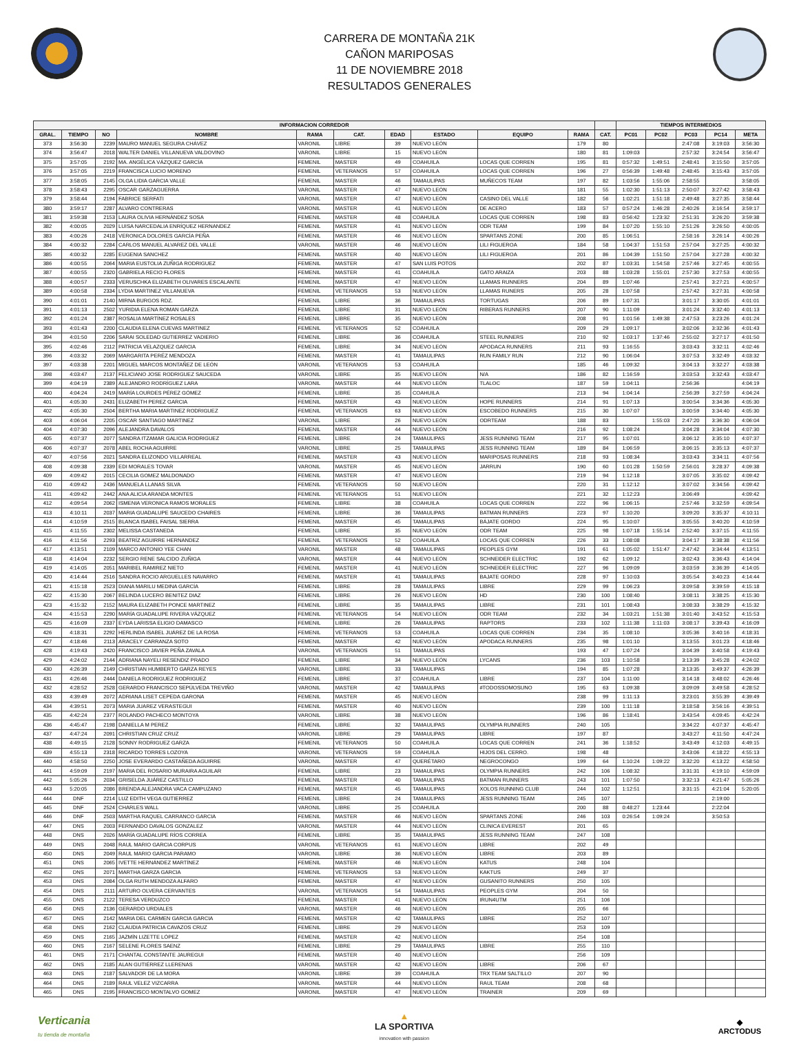CARRERA DE MONTAÑA 21K
CAÑON MARIPOSAS
11 DE NOVIEMBRE 2018
RESULTADOS GENERALES
| INFORMACION CORREDOR | | | | | | | | | | | TIEMPOS INTERMEDIOS | | | | |
| --- | --- | --- | --- | --- | --- | --- | --- | --- | --- | --- | --- | --- | --- | --- | --- |
| GRAL. | TIEMPO | NO | NOMBRE | RAMA | CAT. | EDAD | ESTADO | EQUIPO | RAMA | CAT. | PC01 | PC02 | PC03 | PC14 | META |
| 373 | 3:56:30 | 2239 | MAURO MANUEL SEGURA CHÁVEZ | VARONIL | LIBRE | 39 | NUEVO LEÓN | | 179 | 80 | | | 2:47:08 | 3:19:03 | 3:56:30 |
| 374 | 3:56:47 | 2018 | WALTER DANIEL VILLANUEVA VALDOVINO | VARONIL | LIBRE | 15 | NUEVO LEÓN | | 180 | 81 | 1:09:03 | | 2:57:32 | 3:24:54 | 3:56:47 |
| 375 | 3:57:05 | 2192 | MA. ANGÉLICA VÁZQUEZ GARCÍA | FEMENIL | MASTER | 49 | COAHUILA | LOCAS QUE CORREN | 195 | 81 | 0:57:32 | 1:49:51 | 2:48:41 | 3:15:50 | 3:57:05 |
| 376 | 3:57:05 | 2219 | FRANCISCA LUCIO MORENO | FEMENIL | VETERANOS | 57 | COAHUILA | LOCAS QUE CORREN | 196 | 27 | 0:56:39 | 1:49:48 | 2:48:45 | 3:15:43 | 3:57:05 |
| 377 | 3:58:05 | 2145 | OLGA LIDIA GARCIA VALLE | FEMENIL | MASTER | 46 | TAMAULIPAS | MUÑECOS TEAM | 197 | 82 | 1:03:56 | 1:55:06 | 2:58:55 | | 3:58:05 |
| 378 | 3:58:43 | 2295 | OSCAR GARZAGUERRA | VARONIL | MASTER | 47 | NUEVO LEÓN | | 181 | 55 | 1:02:30 | 1:51:13 | 2:50:07 | 3:27:42 | 3:58:43 |
| 379 | 3:58:44 | 2194 | FABRICE SERFATI | VARONIL | MASTER | 47 | NUEVO LEÓN | CASINO DEL VALLE | 182 | 56 | 1:02:21 | 1:51:18 | 2:49:48 | 3:27:35 | 3:58:44 |
| 380 | 3:59:17 | 2287 | ALVARO CONTRERAS | VARONIL | MASTER | 41 | NUEVO LEÓN | DE ACERO | 183 | 57 | 0:57:24 | 1:46:28 | 2:40:26 | 3:16:54 | 3:59:17 |
| 381 | 3:59:38 | 2153 | LAURA OLIVIA HERNÁNDEZ SOSA | FEMENIL | MASTER | 48 | COAHUILA | LOCAS QUE CORREN | 198 | 83 | 0:56:42 | 1:23:32 | 2:51:31 | 3:26:20 | 3:59:38 |
| 382 | 4:00:05 | 2029 | LUISA NARCEDALIA ENRÍQUEZ HERNANDEZ | FEMENIL | MASTER | 41 | NUEVO LEÓN | ODR TEAM | 199 | 84 | 1:07:20 | 1:55:10 | 2:51:26 | 3:26:50 | 4:00:05 |
| 383 | 4:00:26 | 2418 | VERONICA DOLORES GARCÍA PEÑA | FEMENIL | MASTER | 46 | NUEVO LEÓN | SPARTANS ZONE | 200 | 85 | 1:06:51 | | 2:58:16 | 3:26:14 | 4:00:26 |
| 384 | 4:00:32 | 2284 | CARLOS MANUEL ALVAREZ DEL VALLE | VARONIL | MASTER | 46 | NUEVO LEÓN | LILI FIGUEROA | 184 | 58 | 1:04:37 | 1:51:53 | 2:57:04 | 3:27:25 | 4:00:32 |
| 385 | 4:00:32 | 2285 | EUGENIA SANCHEZ | FEMENIL | MASTER | 40 | NUEVO LEÓN | LILI FIGUEROA | 201 | 86 | 1:04:39 | 1:51:50 | 2:57:04 | 3:27:28 | 4:00:32 |
| 386 | 4:00:55 | 2064 | MARIA EUSTOLIA ZUÑIGA RODRIGUEZ | FEMENIL | MASTER | 47 | SAN LUIS POTOS | | 202 | 87 | 1:03:31 | 1:54:58 | 2:57:46 | 3:27:45 | 4:00:55 |
| 387 | 4:00:55 | 2320 | GABRIELA RECIO FLORES | FEMENIL | MASTER | 41 | COAHUILA | GATO ARAIZA | 203 | 88 | 1:03:28 | 1:55:01 | 2:57:30 | 3:27:53 | 4:00:55 |
| 388 | 4:00:57 | 2333 | VERUSCHKA ELIZABETH OLIVARES ESCALANTE | FEMENIL | MASTER | 47 | NUEVO LEÓN | LLAMAS RUNNERS | 204 | 89 | 1:07:46 | | 2:57:41 | 3:27:21 | 4:00:57 |
| 389 | 4:00:58 | 2334 | LYDIA MARTINEZ VILLANUEVA | FEMENIL | VETERANOS | 53 | NUEVO LEÓN | LLAMAS RUNERS | 205 | 28 | 1:07:58 | | 2:57:42 | 3:27:31 | 4:00:58 |
| 390 | 4:01:01 | 2140 | MIRNA BURGOS RDZ. | FEMENIL | LIBRE | 36 | TAMAULIPAS | TORTUGAS | 206 | 89 | 1:07:31 | | 3:01:17 | 3:30:05 | 4:01:01 |
| 391 | 4:01:13 | 2502 | YURIDIA ELENA ROMAN GARZA | FEMENIL | LIBRE | 31 | NUEVO LEÓN | RIBERAS RUNNERS | 207 | 90 | 1:11:09 | | 3:01:24 | 3:32:40 | 4:01:13 |
| 392 | 4:01:24 | 2387 | ROSALIA MARTÍNEZ ROSALES | FEMENIL | LIBRE | 35 | NUEVO LEÓN | | 208 | 91 | 1:01:56 | 1:49:38 | 2:47:53 | 3:23:26 | 4:01:24 |
| 393 | 4:01:43 | 2200 | CLAUDIA ELENA CUEVAS MARTINEZ | FEMENIL | VETERANOS | 52 | COAHUILA | | 209 | 29 | 1:09:17 | | 3:02:06 | 3:32:36 | 4:01:43 |
| 394 | 4:01:50 | 2206 | SARAI SOLEDAD GUTIERREZ VADIERIO | FEMENIL | LIBRE | 36 | COAHUILA | STEEL RUNNERS | 210 | 92 | 1:03:17 | 1:37:46 | 2:55:02 | 3:27:17 | 4:01:50 |
| 395 | 4:02:46 | 2112 | PATRICIA VELAZQUEZ GARCIA | FEMENIL | LIBRE | 34 | NUEVO LEÓN | APODACA RUNNERS | 211 | 93 | 1:16:55 | | 3:03:43 | 3:32:11 | 4:02:46 |
| 396 | 4:03:32 | 2069 | MARGARITA PERÉZ MENDOZA | FEMENIL | MASTER | 41 | TAMAULIPAS | RUN FAMILY RUN | 212 | 90 | 1:06:04 | | 3:07:53 | 3:32:49 | 4:03:32 |
| 397 | 4:03:38 | 2201 | MIGUEL MARCOS MONTAÑEZ DE LEÓN | VARONIL | VETERANOS | 53 | COAHUILA | | 185 | 46 | 1:09:32 | | 3:04:13 | 3:32:27 | 4:03:38 |
| 398 | 4:03:47 | 2137 | FELICIANO JOSE RODRIGUEZ SAUCEDA | VARONIL | LIBRE | 35 | NUEVO LEÓN | N/A | 186 | 82 | 1:16:59 | | 3:03:53 | 3:32:43 | 4:03:47 |
| 399 | 4:04:19 | 2389 | ALEJANDRO RODRÍGUEZ LARA | VARONIL | MASTER | 44 | NUEVO LEÓN | TLALOC | 187 | 59 | 1:04:11 | | 2:56:36 | | 4:04:19 |
| 400 | 4:04:24 | 2419 | MARÍA LOURDES PÉREZ GÓMEZ | FEMENIL | LIBRE | 35 | COAHUILA | | 213 | 94 | 1:04:14 | | 2:56:39 | 3:27:59 | 4:04:24 |
| 401 | 4:05:30 | 2431 | ELIZABETH PEREZ GARCIA | FEMENIL | MASTER | 43 | NUEVO LEÓN | HOPE RUNNERS | 214 | 91 | 1:07:13 | | 3:00:54 | 3:34:36 | 4:05:30 |
| 402 | 4:05:30 | 2504 | BERTHA MARIA MARTINEZ RODRIGUEZ | FEMENIL | VETERANOS | 63 | NUEVO LEÓN | ESCOBEDO RUNNERS | 215 | 30 | 1:07:07 | | 3:00:59 | 3:34:40 | 4:05:30 |
| 403 | 4:06:04 | 2205 | OSCAR SANTIAGO MARTINEZ | VARONIL | LIBRE | 26 | NUEVO LEÓN | ODRTEAM | 188 | 83 | | 1:55:03 | 2:47:20 | 3:36:30 | 4:06:04 |
| 404 | 4:07:30 | 2096 | ALEJANDRA DAVALOS | FEMENIL | MASTER | 44 | NUEVO LEÓN | | 216 | 92 | 1:08:24 | | 3:04:28 | 3:34:04 | 4:07:30 |
| 405 | 4:07:37 | 2077 | SANDRA ITZAMAR GALICIA RODRIGUEZ | FEMENIL | LIBRE | 24 | TAMAULIPAS | JESS RUNNING TEAM | 217 | 95 | 1:07:01 | | 3:06:12 | 3:35:10 | 4:07:37 |
| 406 | 4:07:37 | 2078 | ABEL ROCHA AGUIRRE | VARONIL | LIBRE | 25 | TAMAULIPAS | JESS RUNNING TEAM | 189 | 84 | 1:06:59 | | 3:06:15 | 3:35:13 | 4:07:37 |
| 407 | 4:07:56 | 2021 | SANDRA ELIZONDO VILLARREAL | FEMENIL | MASTER | 43 | NUEVO LEÓN | MARIPOSAS RUNNERS | 218 | 93 | 1:08:34 | | 3:03:43 | 3:34:11 | 4:07:56 |
| 408 | 4:09:38 | 2339 | EDI MORALES TOVAR | VARONIL | MASTER | 45 | NUEVO LEÓN | JARRUN | 190 | 60 | 1:01:28 | 1:50:59 | 2:56:01 | 3:28:37 | 4:09:38 |
| 409 | 4:09:42 | 2015 | CECILIA GOMEZ MALDONADO | FEMENIL | MASTER | 47 | NUEVO LEÓN | | 219 | 94 | 1:12:18 | | 3:07:05 | 3:35:02 | 4:09:42 |
| 410 | 4:09:42 | 2436 | MANUELA LLANAS SILVA | FEMENIL | VETERANOS | 50 | NUEVO LEÓN | | 220 | 31 | 1:12:12 | | 3:07:02 | 3:34:56 | 4:09:42 |
| 411 | 4:09:42 | 2442 | ANA ALICIA ARANDA MONTES | FEMENIL | VETERANOS | 51 | NUEVO LEÓN | | 221 | 32 | 1:12:23 | | 3:06:49 | | 4:09:42 |
| 412 | 4:09:54 | 2062 | ISMENIA VERONICA RAMOS MORALES | FEMENIL | LIBRE | 38 | COAHUILA | LOCAS QUE CORREN | 222 | 96 | 1:06:15 | | 2:57:46 | 3:32:59 | 4:09:54 |
| 413 | 4:10:11 | 2037 | MARIA GUADALUPE SAUCEDO CHAIRES | FEMENIL | LIBRE | 36 | TAMAULIPAS | BATMAN RUNNERS | 223 | 97 | 1:10:20 | | 3:09:20 | 3:35:37 | 4:10:11 |
| 414 | 4:10:59 | 2515 | BLANCA ISABEL FAISAL SIERRA | FEMENIL | MASTER | 45 | TAMAULIPAS | BÁJATE GORDO | 224 | 95 | 1:10:07 | | 3:05:55 | 3:40:20 | 4:10:59 |
| 415 | 4:11:55 | 2302 | MELISSA CASTANEDA | FEMENIL | LIBRE | 35 | NUEVO LEÓN | ODR TEAM | 225 | 98 | 1:07:18 | 1:55:14 | 2:52:40 | 3:37:15 | 4:11:55 |
| 416 | 4:11:56 | 2293 | BEATRÍZ AGUIRRE HERNANDEZ | FEMENIL | VETERANOS | 52 | COAHUILA | LOCAS QUE CORREN | 226 | 33 | 1:08:08 | | 3:04:17 | 3:38:38 | 4:11:56 |
| 417 | 4:13:51 | 2109 | MARCO ANTONIO YEE CHAN | VARONIL | MASTER | 48 | TAMAULIPAS | PEOPLES GYM | 191 | 61 | 1:05:02 | 1:51:47 | 2:47:42 | 3:34:44 | 4:13:51 |
| 418 | 4:14:04 | 2232 | SERGIO RENE SALCIDO ZUÑIGA | VARONIL | MASTER | 44 | NUEVO LEÓN | SCHNEIDER ELECTRIC | 192 | 62 | 1:09:12 | | 3:02:43 | 3:36:43 | 4:14:04 |
| 419 | 4:14:05 | 2051 | MARIBEL RAMIREZ NIETO | FEMENIL | MASTER | 41 | NUEVO LEÓN | SCHNEIDER ELECTRIC | 227 | 96 | 1:09:09 | | 3:03:59 | 3:36:39 | 4:14:05 |
| 420 | 4:14:44 | 2516 | SANDRA ROCIO ARGUELLES NAVARRO | FEMENIL | MASTER | 41 | TAMAULIPAS | BAJATE GORDO | 228 | 97 | 1:10:03 | | 3:05:54 | 3:40:23 | 4:14:44 |
| 421 | 4:15:18 | 2523 | DIANA MARILU MEDINA GARCÍA | FEMENIL | LIBRE | 28 | TAMAULIPAS | LIBRE | 229 | 99 | 1:06:23 | | 3:09:58 | 3:39:59 | 4:15:18 |
| 422 | 4:15:30 | 2067 | BELINDA LUCERO BENITEZ DIAZ | FEMENIL | LIBRE | 26 | NUEVO LEÓN | HD | 230 | 100 | 1:08:40 | | 3:08:11 | 3:38:25 | 4:15:30 |
| 423 | 4:15:32 | 2152 | MAURA ELIZABETH PONCE MARTINEZ | FEMENIL | LIBRE | 35 | TAMAULIPAS | LIBRE | 231 | 101 | 1:08:43 | | 3:08:33 | 3:38:29 | 4:15:32 |
| 424 | 4:15:53 | 2290 | MARÍA GUADALUPE RIVERA VÁZQUEZ | FEMENIL | VETERANOS | 54 | NUEVO LEÓN | ODR TEAM | 232 | 34 | 1:03:21 | 1:51:38 | 3:01:40 | 3:43:52 | 4:15:53 |
| 425 | 4:16:09 | 2337 | EYDA LARISSA ELIGIO DAMASCO | FEMENIL | LIBRE | 26 | TAMAULIPAS | RAPTORS | 233 | 102 | 1:11:38 | 1:11:03 | 3:08:17 | 3:39:43 | 4:16:09 |
| 426 | 4:18:31 | 2292 | HERLINDA ISABEL JUÁREZ DE LA ROSA | FEMENIL | VETERANOS | 53 | COAHUILA | LOCAS QUE CORREN | 234 | 35 | 1:08:10 | | 3:05:36 | 3:40:16 | 4:18:31 |
| 427 | 4:18:46 | 2113 | ARACELY CARRANZA SOTO | FEMENIL | MASTER | 42 | NUEVO LEÓN | APODACA RUNNERS | 235 | 98 | 1:01:10 | | 3:13:55 | 3:01:23 | 4:18:46 |
| 428 | 4:19:43 | 2420 | FRANCISCO JAVIER PEÑA ZAVALA | VARONIL | VETERANOS | 51 | TAMAULIPAS | | 193 | 47 | 1:07:24 | | 3:04:39 | 3:40:58 | 4:19:43 |
| 429 | 4:24:02 | 2144 | ADRIANA NAYELI RESENDIZ PRADO | FEMENIL | LIBRE | 34 | NUEVO LEÓN | LYCANS | 236 | 103 | 1:10:58 | | 3:13:39 | 3:45:28 | 4:24:02 |
| 430 | 4:26:39 | 2149 | CHRISTIAN HUMBERTO GARZA REYES | VARONIL | LIBRE | 33 | TAMAULIPAS | | 194 | 85 | 1:07:28 | | 3:13:35 | 3:49:37 | 4:26:39 |
| 431 | 4:26:46 | 2444 | DANIELA RODRIGUEZ RODRIGUEZ | FEMENIL | LIBRE | 37 | COAHUILA | LIBRE | 237 | 104 | 1:11:00 | | 3:14:18 | 3:48:02 | 4:26:46 |
| 432 | 4:28:52 | 2528 | GERARDO FRANCISCO SEPÚLVEDA TREVIÑO | VARONIL | MASTER | 42 | TAMAULIPAS | #TODOSSOMOSUNO | 195 | 63 | 1:09:38 | | 3:09:09 | 3:49:58 | 4:28:52 |
| 433 | 4:39:49 | 2072 | ADRIANA LISET CEPEDA GARONA | FEMENIL | MASTER | 45 | NUEVO LEÓN | | 238 | 99 | 1:11:13 | | 3:23:01 | 3:55:39 | 4:39:49 |
| 434 | 4:39:51 | 2073 | MARIA JUAREZ VERASTEGUI | FEMENIL | MASTER | 40 | NUEVO LEÓN | | 239 | 100 | 1:11:18 | | 3:18:58 | 3:56:16 | 4:39:51 |
| 435 | 4:42:24 | 2377 | ROLANDO PACHECO MONTOYA | VARONIL | LIBRE | 38 | NUEVO LEÓN | | 196 | 86 | 1:18:41 | | 3:43:54 | 4:09:45 | 4:42:24 |
| 436 | 4:45:47 | 2198 | DANIELLA M PEREZ | FEMENIL | LIBRE | 32 | TAMAULIPAS | OLYMPIA RUNNERS | 240 | 105 | | | 3:34:22 | 4:07:37 | 4:45:47 |
| 437 | 4:47:24 | 2091 | CHRISTIAN CRUZ CRUZ | VARONIL | LIBRE | 29 | TAMAULIPAS | LIBRE | 197 | 87 | | | 3:43:27 | 4:11:50 | 4:47:24 |
| 438 | 4:49:15 | 2128 | SONNY RODRIGUEZ GARZA | FEMENIL | VETERANOS | 50 | COAHUILA | LOCAS QUE CORREN | 241 | 36 | 1:18:52 | | 3:43:49 | 4:12:03 | 4:49:15 |
| 439 | 4:55:13 | 2318 | RICARDO TORRES LOZOYA | VARONIL | VETERANOS | 59 | COAHUILA | HIJOS DEL CERRO. | 198 | 48 | | | 3:43:06 | 4:18:22 | 4:55:13 |
| 440 | 4:58:50 | 2250 | JOSE EVERARDO CASTAÑEDA AGUIRRE | VARONIL | MASTER | 47 | QUERÉTARO | NEGROCONGO | 199 | 64 | 1:10:24 | 1:09:22 | 3:32:20 | 4:13:22 | 4:58:50 |
| 441 | 4:59:09 | 2197 | MARIA DEL ROSARIO MURAIRA AGUILAR | FEMENIL | LIBRE | 23 | TAMAULIPAS | OLYMPIA RUNNERS | 242 | 106 | 1:08:32 | | 3:31:31 | 4:19:10 | 4:59:09 |
| 442 | 5:05:26 | 2034 | GRISELDA JUÁREZ CASTILLO | FEMENIL | MASTER | 40 | TAMAULIPAS | BATMAN RUNNERS | 243 | 101 | 1:07:50 | | 3:32:13 | 4:21:47 | 5:05:26 |
| 443 | 5:20:05 | 2086 | BRENDA ALEJANDRA VACA CAMPUZANO | FEMENIL | MASTER | 45 | TAMAULIPAS | XOLOS RUNNING CLUB | 244 | 102 | 1:12:51 | | 3:31:15 | 4:21:04 | 5:20:05 |
| 444 | DNF | 2214 | LUZ EDITH VEGA GUTIERREZ | FEMENIL | LIBRE | 24 | TAMAULIPAS | JESS RUNNING TEAM | 245 | 107 | | | | 2:19:00 | |
| 445 | DNF | 2524 | CHARLES WALL | VARONIL | LIBRE | 25 | COAHUILA | | 200 | 88 | 0:48:27 | 1:23:44 | | 2:22:04 | |
| 446 | DNF | 2503 | MARTHA RAQUEL CARRANCO GARCIA | FEMENIL | MASTER | 46 | NUEVO LEÓN | SPARTANS ZONE | 246 | 103 | 0:26:54 | 1:09:24 | | 3:50:53 | |
| 447 | DNS | 2003 | FERNANDO DAVALOS GONZALEZ | VARONIL | MASTER | 44 | NUEVO LEÓN | CLINICA EVEREST | 201 | 65 | | | | | |
| 448 | DNS | 2026 | MARÍA GUADALUPE RÍOS CORREA | FEMENIL | LIBRE | 35 | TAMAULIPAS | JESS RUNNING TEAM | 247 | 108 | | | | | |
| 449 | DNS | 2048 | RAUL MARIO GARCIA CORPUS | VARONIL | VETERANOS | 61 | NUEVO LEÓN | LIBRE | 202 | 49 | | | | | |
| 450 | DNS | 2049 | RAUL MARIO GARCIA PARAMO | VARONIL | LIBRE | 36 | NUEVO LEÓN | LIBRE | 203 | 89 | | | | | |
| 451 | DNS | 2065 | IVETTE HERNÁNDEZ MARTÍNEZ | FEMENIL | MASTER | 46 | NUEVO LEÓN | KATUS | 248 | 104 | | | | | |
| 452 | DNS | 2071 | MARTHA GARZA GARCIA | FEMENIL | VETERANOS | 53 | NUEVO LEÓN | KAKTUS | 249 | 37 | | | | | |
| 453 | DNS | 2084 | OLGA RUTH MENDOZA ALFARO | FEMENIL | MASTER | 47 | NUEVO LEÓN | GUSANITO RUNNERS | 250 | 105 | | | | | |
| 454 | DNS | 2111 | ARTURO OLVERA CERVANTES | VARONIL | VETERANOS | 54 | TAMAULIPAS | PEOPLES GYM | 204 | 50 | | | | | |
| 455 | DNS | 2122 | TERESA VERDUZCO | FEMENIL | MASTER | 41 | NUEVO LEÓN | IRUN4UTM | 251 | 106 | | | | | |
| 456 | DNS | 2136 | GERARDO URDIALES | VARONIL | MASTER | 46 | NUEVO LEÓN | | 205 | 66 | | | | | |
| 457 | DNS | 2142 | MARIA DEL CARMEN GARCIA GARCIA | FEMENIL | MASTER | 42 | TAMAULIPAS | LIBRE | 252 | 107 | | | | | |
| 458 | DNS | 2162 | CLAUDIA PATRICIA CAVAZOS CRUZ | FEMENIL | LIBRE | 29 | NUEVO LEÓN | | 253 | 109 | | | | | |
| 459 | DNS | 2165 | JAZMÍN LIZETTE LÓPEZ | FEMENIL | MASTER | 42 | NUEVO LEÓN | | 254 | 108 | | | | | |
| 460 | DNS | 2167 | SELENE FLORES SAENZ | FEMENIL | LIBRE | 29 | TAMAULIPAS | LIBRE | 255 | 110 | | | | | |
| 461 | DNS | 2171 | CHANTAL CONSTANTE JAUREGUI | FEMENIL | MASTER | 40 | NUEVO LEÓN | | 256 | 109 | | | | | |
| 462 | DNS | 2185 | ALAN GUTIÉRREZ LLERENAS | VARONIL | MASTER | 42 | NUEVO LEÓN | LIBRE | 206 | 67 | | | | | |
| 463 | DNS | 2187 | SALVADOR DE LA MORA | VARONIL | LIBRE | 39 | COAHUILA | TRX TEAM SALTILLO | 207 | 90 | | | | | |
| 464 | DNS | 2189 | RAUL VELEZ VIZCARRA | VARONIL | MASTER | 44 | NUEVO LEÓN | RAUL TEAM | 208 | 68 | | | | | |
| 465 | DNS | 2195 | FRANCISCO MONTALVO GOMEZ | VARONIL | MASTER | 47 | NUEVO LEÓN | TRAINER | 209 | 69 | | | | | |
Verticania
tu tienda de montaña
▲
LA SPORTIVA
innovation with passion
◆
ARCTODUS